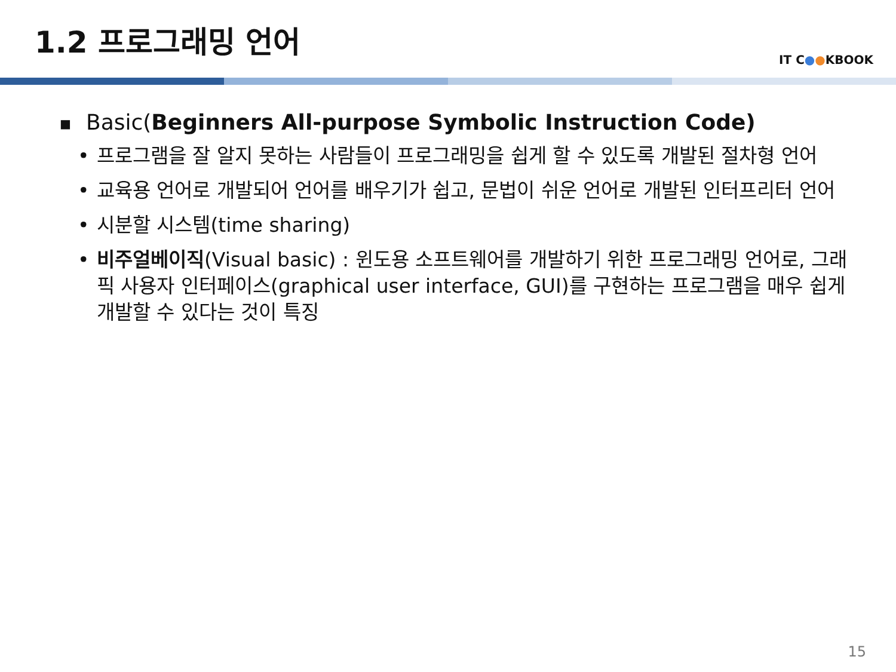1.2 프로그래밍 언어
IT C●●KBOOK
■ Basic(Beginners All-purpose Symbolic Instruction Code)
• 프로그램을 잘 알지 못하는 사람들이 프로그래밍을 쉽게 할 수 있도록 개발된 절차형 언어
• 교육용 언어로 개발되어 언어를 배우기가 쉽고, 문법이 쉬운 언어로 개발된 인터프리터 언어
• 시분할 시스템(time sharing)
• 비주얼베이직(Visual basic) : 윈도용 소프트웨어를 개발하기 위한 프로그래밍 언어로, 그래픽 사용자 인터페이스(graphical user interface, GUI)를 구현하는 프로그램을 매우 쉽게 개발할 수 있다는 것이 특징
15